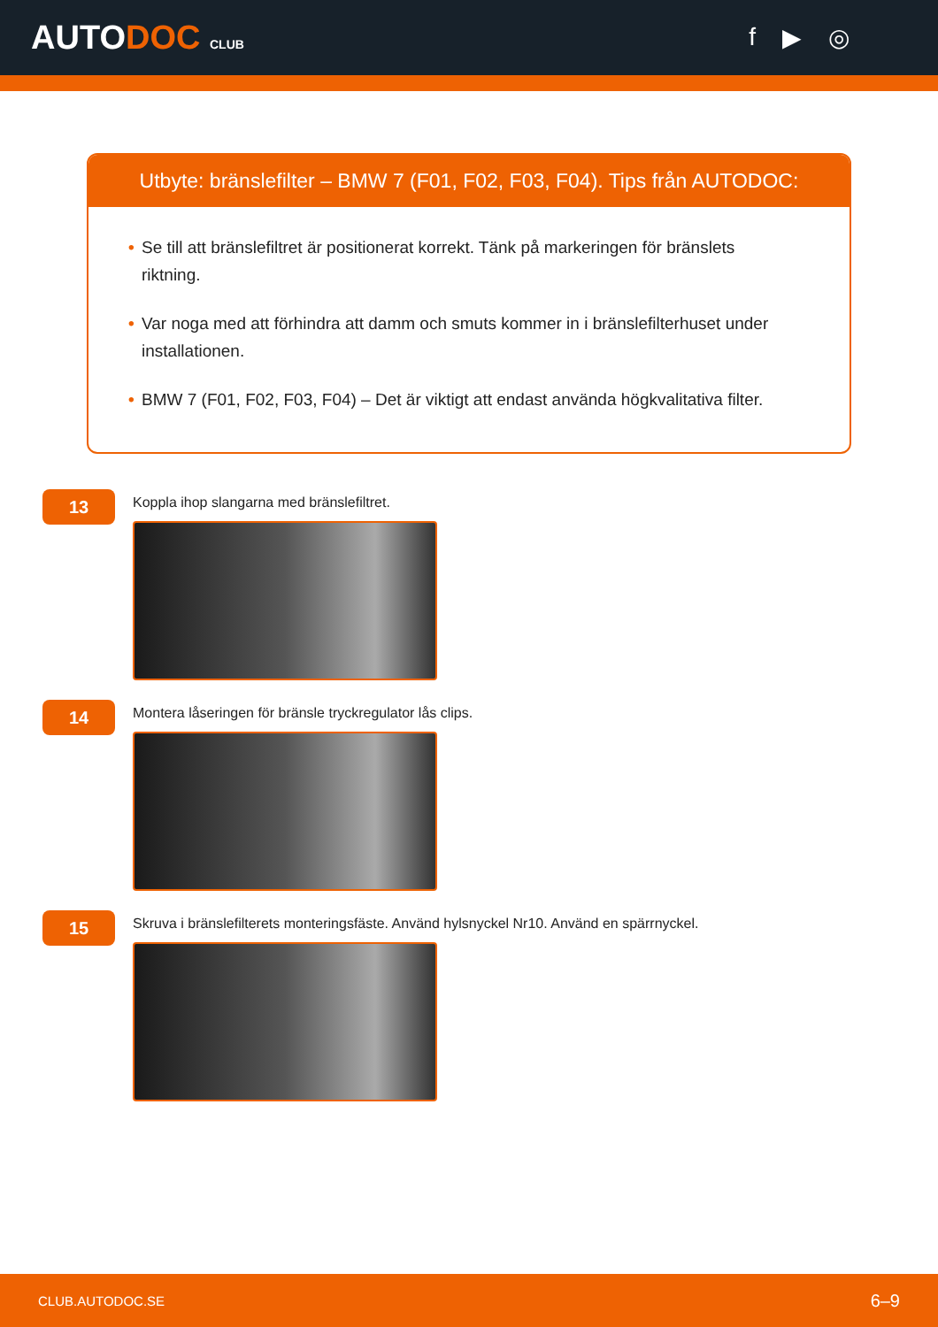AUTODOC CLUB
f ▶ ◎
Utbyte: bränslefilter – BMW 7 (F01, F02, F03, F04). Tips från AUTODOC:
• Se till att bränslefiltret är positionerat korrekt. Tänk på markeringen för bränslets riktning.
• Var noga med att förhindra att damm och smuts kommer in i bränslefilterhuset under installationen.
• BMW 7 (F01, F02, F03, F04) – Det är viktigt att endast använda högkvalitativa filter.
13
Koppla ihop slangarna med bränslefiltret.
14
Montera låseringen för bränsle tryckregulator lås clips.
15
Skruva i bränslefilterets monteringsfäste. Använd hylsnyckel Nr10. Använd en spärrnyckel.
CLUB.AUTODOC.SE 6–9